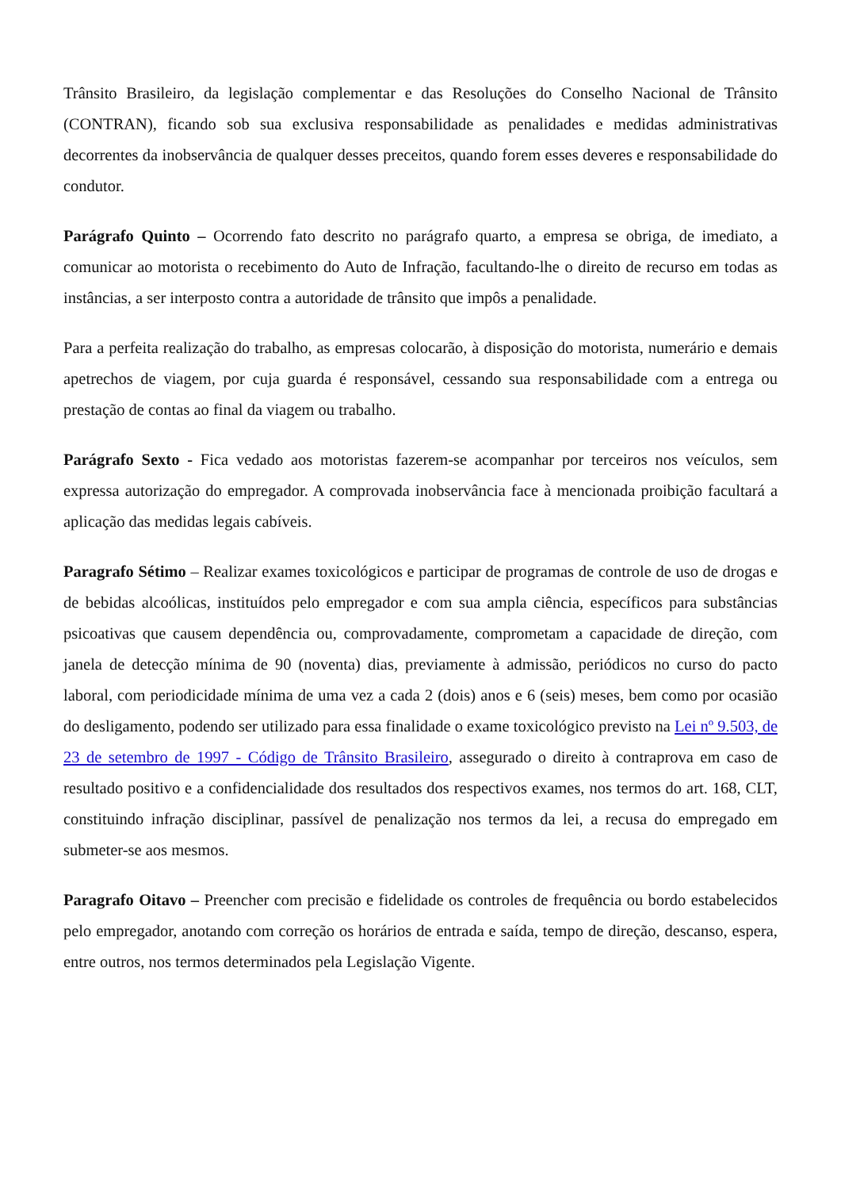Trânsito Brasileiro, da legislação complementar e das Resoluções do Conselho Nacional de Trânsito (CONTRAN), ficando sob sua exclusiva responsabilidade as penalidades e medidas administrativas decorrentes da inobservância de qualquer desses preceitos, quando forem esses deveres e responsabilidade do condutor.
Parágrafo Quinto – Ocorrendo fato descrito no parágrafo quarto, a empresa se obriga, de imediato, a comunicar ao motorista o recebimento do Auto de Infração, facultando-lhe o direito de recurso em todas as instâncias, a ser interposto contra a autoridade de trânsito que impôs a penalidade.
Para a perfeita realização do trabalho, as empresas colocarão, à disposição do motorista, numerário e demais apetrechos de viagem, por cuja guarda é responsável, cessando sua responsabilidade com a entrega ou prestação de contas ao final da viagem ou trabalho.
Parágrafo Sexto - Fica vedado aos motoristas fazerem-se acompanhar por terceiros nos veículos, sem expressa autorização do empregador. A comprovada inobservância face à mencionada proibição facultará a aplicação das medidas legais cabíveis.
Paragrafo Sétimo – Realizar exames toxicológicos e participar de programas de controle de uso de drogas e de bebidas alcoólicas, instituídos pelo empregador e com sua ampla ciência, específicos para substâncias psicoativas que causem dependência ou, comprovadamente, comprometam a capacidade de direção, com janela de detecção mínima de 90 (noventa) dias, previamente à admissão, periódicos no curso do pacto laboral, com periodicidade mínima de uma vez a cada 2 (dois) anos e 6 (seis) meses, bem como por ocasião do desligamento, podendo ser utilizado para essa finalidade o exame toxicológico previsto na Lei nº 9.503, de 23 de setembro de 1997 - Código de Trânsito Brasileiro, assegurado o direito à contraprova em caso de resultado positivo e a confidencialidade dos resultados dos respectivos exames, nos termos do art. 168, CLT, constituindo infração disciplinar, passível de penalização nos termos da lei, a recusa do empregado em submeter-se aos mesmos.
Paragrafo Oitavo – Preencher com precisão e fidelidade os controles de frequência ou bordo estabelecidos pelo empregador, anotando com correção os horários de entrada e saída, tempo de direção, descanso, espera, entre outros, nos termos determinados pela Legislação Vigente.